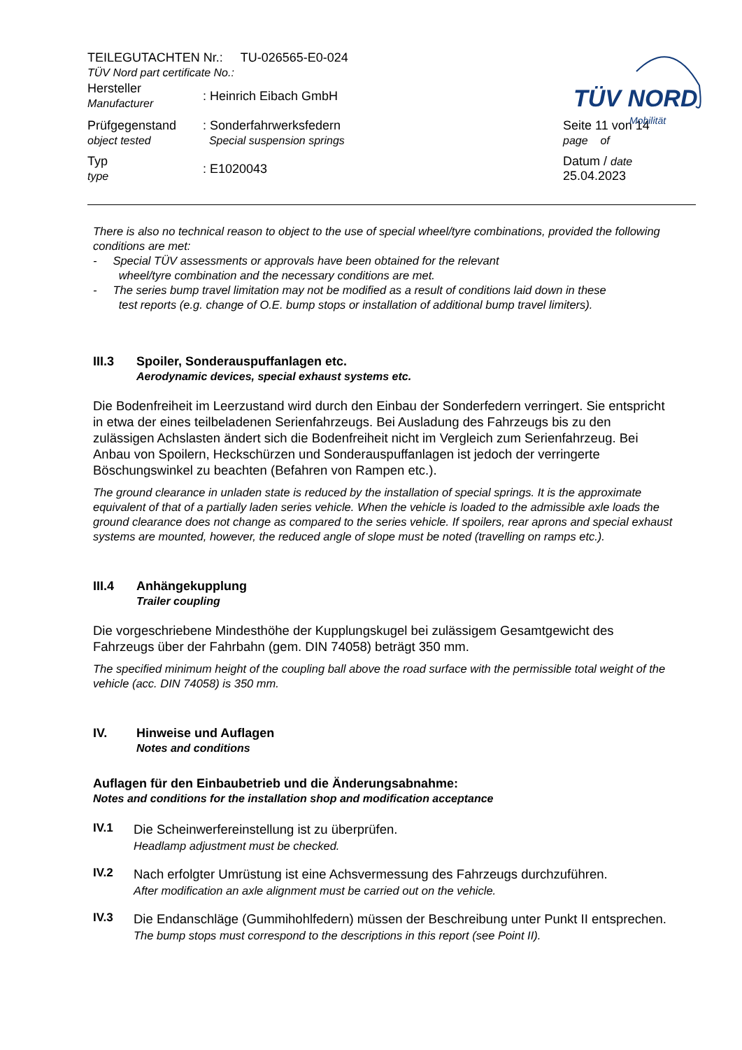| TEILEGUTACHTEN Nr.: TU-026565-E0-024 TÜV Nord part certificate No.: | | |
| Hersteller Manufacturer | : Heinrich Eibach GmbH | |
| Prüfgegenstand object tested | : Sonderfahrwerksfedern Special suspension springs | Seite 11 von 14 page of |
| Typ type | : E1020043 | Datum / date 25.04.2023 |
TÜV NORD
Mobilität
There is also no technical reason to object to the use of special wheel/tyre combinations, provided the following conditions are met:
- Special TÜV assessments or approvals have been obtained for the relevant
wheel/tyre combination and the necessary conditions are met.
- The series bump travel limitation may not be modified as a result of conditions laid down in these
test reports (e.g. change of O.E. bump stops or installation of additional bump travel limiters).
III.3 Spoiler, Sonderauspuffanlagen etc.
Aerodynamic devices, special exhaust systems etc.
Die Bodenfreiheit im Leerzustand wird durch den Einbau der Sonderfedern verringert. Sie entspricht in etwa der eines teilbeladenen Serienfahrzeugs. Bei Ausladung des Fahrzeugs bis zu den zulässigen Achslasten ändert sich die Bodenfreiheit nicht im Vergleich zum Serienfahrzeug. Bei Anbau von Spoilern, Heckschürzen und Sonderauspuffanlagen ist jedoch der verringerte Böschungswinkel zu beachten (Befahren von Rampen etc.).
The ground clearance in unladen state is reduced by the installation of special springs. It is the approximate equivalent of that of a partially laden series vehicle. When the vehicle is loaded to the admissible axle loads the ground clearance does not change as compared to the series vehicle. If spoilers, rear aprons and special exhaust systems are mounted, however, the reduced angle of slope must be noted (travelling on ramps etc.).
III.4 Anhängekupplung
Trailer coupling
Die vorgeschriebene Mindesthöhe der Kupplungskugel bei zulässigem Gesamtgewicht des Fahrzeugs über der Fahrbahn (gem. DIN 74058) beträgt 350 mm.
The specified minimum height of the coupling ball above the road surface with the permissible total weight of the vehicle (acc. DIN 74058) is 350 mm.
IV. Hinweise und Auflagen
Notes and conditions
Auflagen für den Einbaubetrieb und die Änderungsabnahme:
Notes and conditions for the installation shop and modification acceptance
IV.1
Die Scheinwerfereinstellung ist zu überprüfen.
Headlamp adjustment must be checked.
IV.2
Nach erfolgter Umrüstung ist eine Achsvermessung des Fahrzeugs durchzuführen.
After modification an axle alignment must be carried out on the vehicle.
IV.3
Die Endanschläge (Gummihohlfedern) müssen der Beschreibung unter Punkt II entsprechen.
The bump stops must correspond to the descriptions in this report (see Point II).